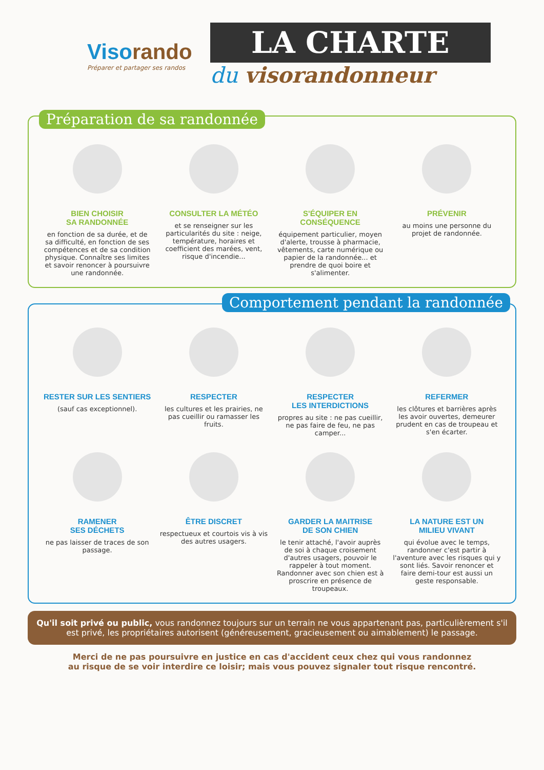Visorando
Préparer et partager ses randos
LA CHARTE
du visorandonneur
Préparation de sa randonnée
BIEN CHOISIR
SA RANDONNÉE
en fonction de sa durée, et de sa difficulté, en fonction de ses compétences et de sa condition physique. Connaître ses limites et savoir renoncer à poursuivre une randonnée.
CONSULTER LA MÉTÉO
et se renseigner sur les particularités du site : neige, température, horaires et coefficient des marées, vent, risque d'incendie...
S'ÉQUIPER EN
CONSÉQUENCE
équipement particulier, moyen d'alerte, trousse à pharmacie, vêtements, carte numérique ou papier de la randonnée... et prendre de quoi boire et s'alimenter.
PRÉVENIR
au moins une personne du projet de randonnée.
Comportement pendant la randonnée
RESTER SUR LES SENTIERS
(sauf cas exceptionnel).
RESPECTER
les cultures et les prairies, ne pas cueillir ou ramasser les fruits.
RESPECTER
LES INTERDICTIONS
propres au site : ne pas cueillir, ne pas faire de feu, ne pas camper...
REFERMER
les clôtures et barrières après les avoir ouvertes, demeurer prudent en cas de troupeau et s'en écarter.
RAMENER
SES DÉCHETS
ne pas laisser de traces de son passage.
ÊTRE DISCRET
respectueux et courtois vis à vis des autres usagers.
GARDER LA MAITRISE
DE SON CHIEN
le tenir attaché, l'avoir auprès de soi à chaque croisement d'autres usagers, pouvoir le rappeler à tout moment. Randonner avec son chien est à proscrire en présence de troupeaux.
LA NATURE EST UN
MILIEU VIVANT
qui évolue avec le temps, randonner c'est partir à l'aventure avec les risques qui y sont liés. Savoir renoncer et faire demi-tour est aussi un geste responsable.
Qu'il soit privé ou public, vous randonnez toujours sur un terrain ne vous appartenant pas, particulièrement s'il est privé, les propriétaires autorisent (généreusement, gracieusement ou aimablement) le passage.
Merci de ne pas poursuivre en justice en cas d'accident ceux chez qui vous randonnez
au risque de se voir interdire ce loisir; mais vous pouvez signaler tout risque rencontré.